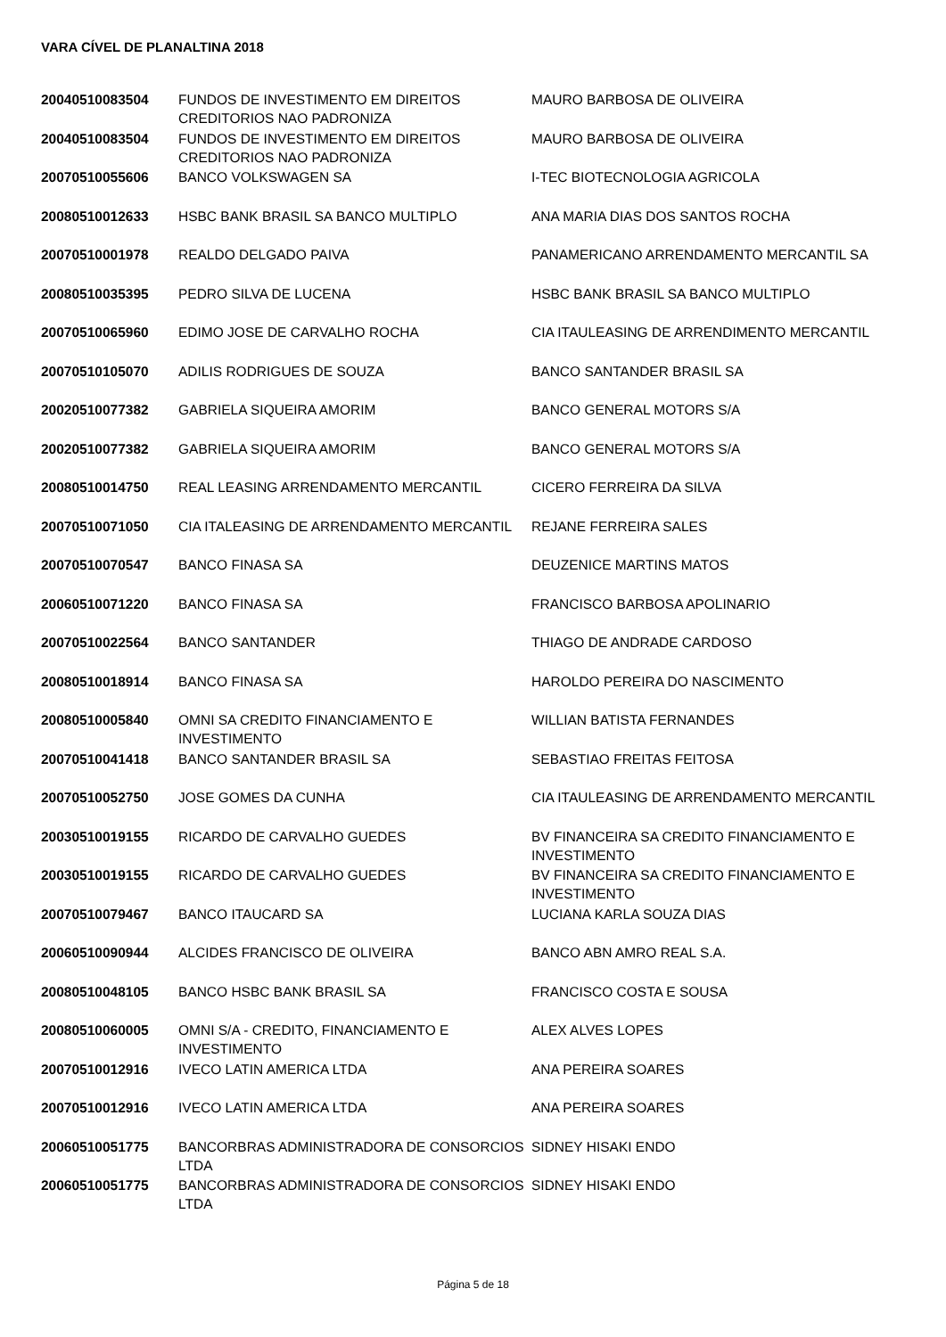VARA CÍVEL DE PLANALTINA 2018
| 20040510083504 | FUNDOS DE INVESTIMENTO EM DIREITOS CREDITORIOS NAO PADRONIZA | MAURO BARBOSA DE OLIVEIRA |
| 20040510083504 | FUNDOS DE INVESTIMENTO EM DIREITOS CREDITORIOS NAO PADRONIZA | MAURO BARBOSA DE OLIVEIRA |
| 20070510055606 | BANCO VOLKSWAGEN SA | I-TEC BIOTECNOLOGIA AGRICOLA |
| 20080510012633 | HSBC BANK BRASIL SA BANCO MULTIPLO | ANA MARIA DIAS DOS SANTOS ROCHA |
| 20070510001978 | REALDO DELGADO PAIVA | PANAMERICANO ARRENDAMENTO MERCANTIL SA |
| 20080510035395 | PEDRO SILVA DE LUCENA | HSBC BANK BRASIL SA BANCO MULTIPLO |
| 20070510065960 | EDIMO JOSE DE CARVALHO ROCHA | CIA ITAULEASING DE ARRENDIMENTO MERCANTIL |
| 20070510105070 | ADILIS RODRIGUES DE SOUZA | BANCO SANTANDER BRASIL SA |
| 20020510077382 | GABRIELA SIQUEIRA AMORIM | BANCO GENERAL MOTORS S/A |
| 20020510077382 | GABRIELA SIQUEIRA AMORIM | BANCO GENERAL MOTORS S/A |
| 20080510014750 | REAL LEASING ARRENDAMENTO MERCANTIL | CICERO FERREIRA DA SILVA |
| 20070510071050 | CIA ITALEASING DE ARRENDAMENTO MERCANTIL | REJANE FERREIRA SALES |
| 20070510070547 | BANCO FINASA SA | DEUZENICE MARTINS MATOS |
| 20060510071220 | BANCO FINASA SA | FRANCISCO BARBOSA APOLINARIO |
| 20070510022564 | BANCO SANTANDER | THIAGO DE ANDRADE CARDOSO |
| 20080510018914 | BANCO FINASA SA | HAROLDO PEREIRA DO NASCIMENTO |
| 20080510005840 | OMNI SA CREDITO FINANCIAMENTO E INVESTIMENTO | WILLIAN BATISTA FERNANDES |
| 20070510041418 | BANCO SANTANDER BRASIL SA | SEBASTIAO FREITAS FEITOSA |
| 20070510052750 | JOSE GOMES DA CUNHA | CIA ITAULEASING DE ARRENDAMENTO MERCANTIL |
| 20030510019155 | RICARDO DE CARVALHO GUEDES | BV FINANCEIRA SA CREDITO FINANCIAMENTO E INVESTIMENTO |
| 20030510019155 | RICARDO DE CARVALHO GUEDES | BV FINANCEIRA SA CREDITO FINANCIAMENTO E INVESTIMENTO |
| 20070510079467 | BANCO ITAUCARD SA | LUCIANA KARLA SOUZA DIAS |
| 20060510090944 | ALCIDES FRANCISCO DE OLIVEIRA | BANCO ABN AMRO REAL S.A. |
| 20080510048105 | BANCO HSBC BANK BRASIL SA | FRANCISCO COSTA E SOUSA |
| 20080510060005 | OMNI S/A - CREDITO, FINANCIAMENTO E INVESTIMENTO | ALEX ALVES LOPES |
| 20070510012916 | IVECO LATIN AMERICA LTDA | ANA PEREIRA SOARES |
| 20070510012916 | IVECO LATIN AMERICA LTDA | ANA PEREIRA SOARES |
| 20060510051775 | BANCORBRAS ADMINISTRADORA DE CONSORCIOS LTDA | SIDNEY HISAKI ENDO |
| 20060510051775 | BANCORBRAS ADMINISTRADORA DE CONSORCIOS LTDA | SIDNEY HISAKI ENDO |
Página 5 de 18